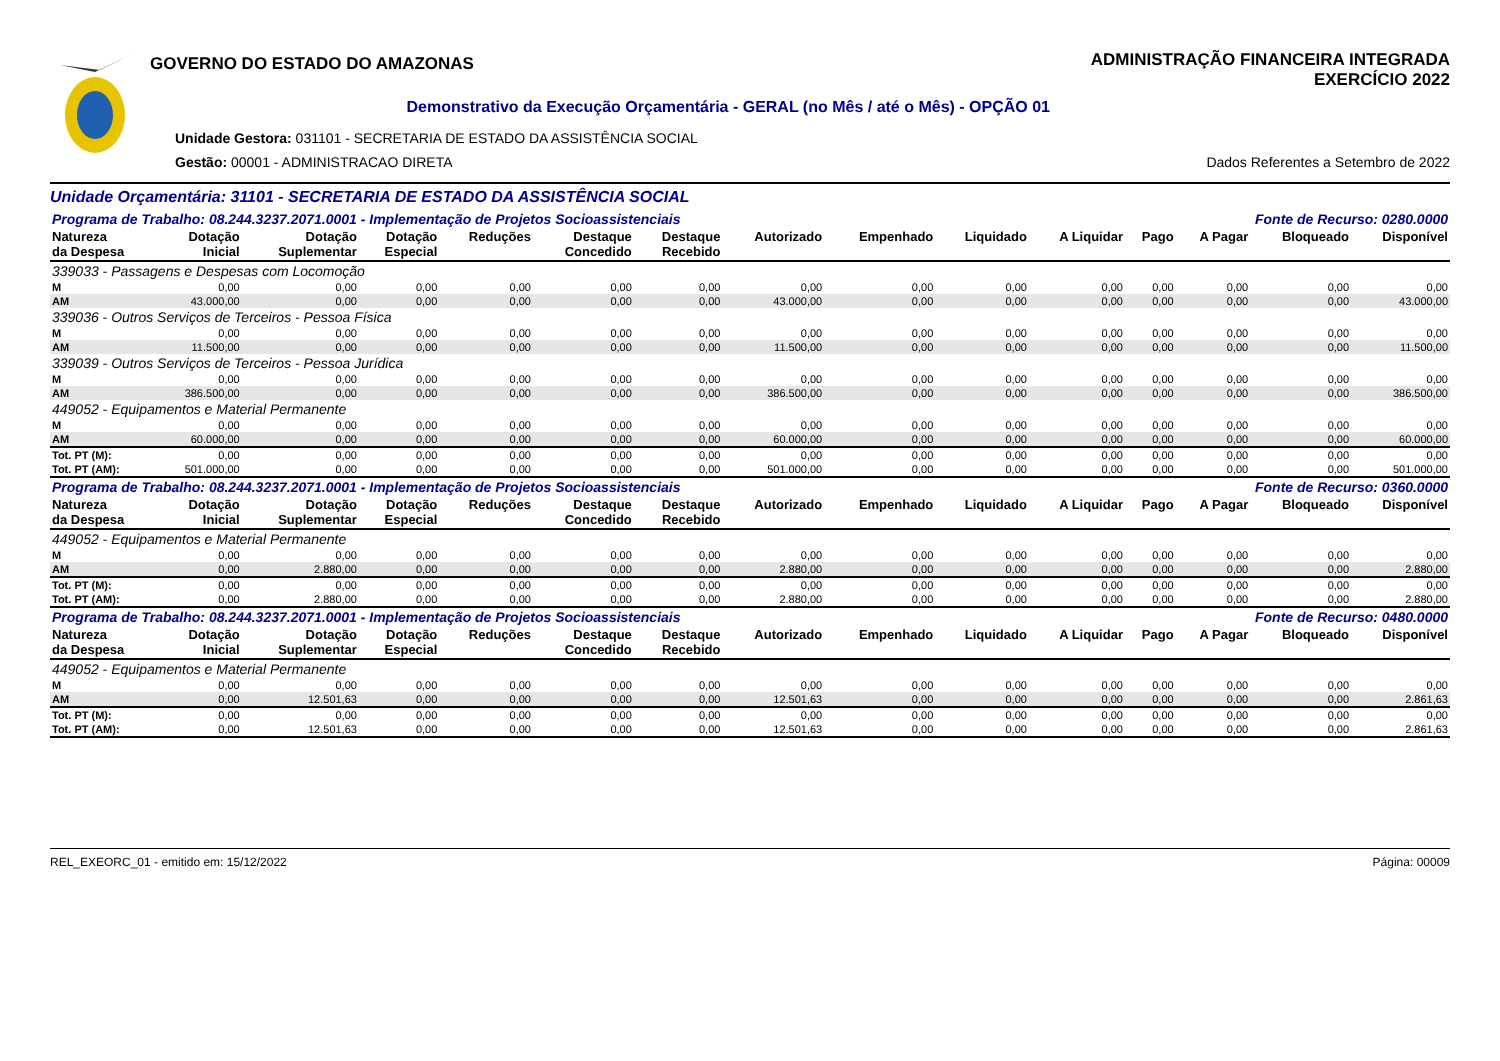GOVERNO DO ESTADO DO AMAZONAS
ADMINISTRAÇÃO FINANCEIRA INTEGRADA
EXERCÍCIO 2022
Demonstrativo da Execução Orçamentária - GERAL (no Mês / até o Mês) - OPÇÃO 01
Unidade Gestora: 031101 - SECRETARIA DE ESTADO DA ASSISTÊNCIA SOCIAL
Gestão: 00001 - ADMINISTRACAO DIRETA
Dados Referentes a Setembro de 2022
Unidade Orçamentária: 31101 - SECRETARIA DE ESTADO DA ASSISTÊNCIA SOCIAL
| Programa de Trabalho: 08.244.3237.2071.0001 - Implementação de Projetos Socioassistenciais | | | | | | | | | | Fonte de Recurso: 0280.0000 | | | | |
| Natureza da Despesa | Dotação Inicial | Dotação Suplementar | Dotação Especial | Reduções | Destaque Concedido | Destaque Recebido | Autorizado | Empenhado | Liquidado | A Liquidar | Pago | A Pagar | Bloqueado | Disponível |
| 339033 - Passagens e Despesas com Locomoção | | | | | | | | | | | | | | |
| M | 0,00 | 0,00 | 0,00 | 0,00 | 0,00 | 0,00 | 0,00 | 0,00 | 0,00 | 0,00 | 0,00 | 0,00 | 0,00 | 0,00 |
| AM | 43.000,00 | 0,00 | 0,00 | 0,00 | 0,00 | 0,00 | 43.000,00 | 0,00 | 0,00 | 0,00 | 0,00 | 0,00 | 0,00 | 43.000,00 |
| 339036 - Outros Serviços de Terceiros - Pessoa Física | | | | | | | | | | | | | | |
| M | 0,00 | 0,00 | 0,00 | 0,00 | 0,00 | 0,00 | 0,00 | 0,00 | 0,00 | 0,00 | 0,00 | 0,00 | 0,00 | 0,00 |
| AM | 11.500,00 | 0,00 | 0,00 | 0,00 | 0,00 | 0,00 | 11.500,00 | 0,00 | 0,00 | 0,00 | 0,00 | 0,00 | 0,00 | 11.500,00 |
| 339039 - Outros Serviços de Terceiros - Pessoa Jurídica | | | | | | | | | | | | | | |
| M | 0,00 | 0,00 | 0,00 | 0,00 | 0,00 | 0,00 | 0,00 | 0,00 | 0,00 | 0,00 | 0,00 | 0,00 | 0,00 | 0,00 |
| AM | 386.500,00 | 0,00 | 0,00 | 0,00 | 0,00 | 0,00 | 386.500,00 | 0,00 | 0,00 | 0,00 | 0,00 | 0,00 | 0,00 | 386.500,00 |
| 449052 - Equipamentos e Material Permanente | | | | | | | | | | | | | | |
| M | 0,00 | 0,00 | 0,00 | 0,00 | 0,00 | 0,00 | 0,00 | 0,00 | 0,00 | 0,00 | 0,00 | 0,00 | 0,00 | 0,00 |
| AM | 60.000,00 | 0,00 | 0,00 | 0,00 | 0,00 | 0,00 | 60.000,00 | 0,00 | 0,00 | 0,00 | 0,00 | 0,00 | 0,00 | 60.000,00 |
| Tot. PT (M): | 0,00 | 0,00 | 0,00 | 0,00 | 0,00 | 0,00 | 0,00 | 0,00 | 0,00 | 0,00 | 0,00 | 0,00 | 0,00 | 0,00 |
| Tot. PT (AM): | 501.000,00 | 0,00 | 0,00 | 0,00 | 0,00 | 0,00 | 501.000,00 | 0,00 | 0,00 | 0,00 | 0,00 | 0,00 | 0,00 | 501.000,00 |
| Programa de Trabalho: 08.244.3237.2071.0001 - Implementação de Projetos Socioassistenciais | | | | | | | | | | Fonte de Recurso: 0360.0000 | | | | |
| Natureza da Despesa | Dotação Inicial | Dotação Suplementar | Dotação Especial | Reduções | Destaque Concedido | Destaque Recebido | Autorizado | Empenhado | Liquidado | A Liquidar | Pago | A Pagar | Bloqueado | Disponível |
| 449052 - Equipamentos e Material Permanente | | | | | | | | | | | | | | |
| M | 0,00 | 0,00 | 0,00 | 0,00 | 0,00 | 0,00 | 0,00 | 0,00 | 0,00 | 0,00 | 0,00 | 0,00 | 0,00 | 0,00 |
| AM | 0,00 | 2.880,00 | 0,00 | 0,00 | 0,00 | 0,00 | 2.880,00 | 0,00 | 0,00 | 0,00 | 0,00 | 0,00 | 0,00 | 2.880,00 |
| Tot. PT (M): | 0,00 | 0,00 | 0,00 | 0,00 | 0,00 | 0,00 | 0,00 | 0,00 | 0,00 | 0,00 | 0,00 | 0,00 | 0,00 | 0,00 |
| Tot. PT (AM): | 0,00 | 2.880,00 | 0,00 | 0,00 | 0,00 | 0,00 | 2.880,00 | 0,00 | 0,00 | 0,00 | 0,00 | 0,00 | 0,00 | 2.880,00 |
| Programa de Trabalho: 08.244.3237.2071.0001 - Implementação de Projetos Socioassistenciais | | | | | | | | | | Fonte de Recurso: 0480.0000 | | | | |
| Natureza da Despesa | Dotação Inicial | Dotação Suplementar | Dotação Especial | Reduções | Destaque Concedido | Destaque Recebido | Autorizado | Empenhado | Liquidado | A Liquidar | Pago | A Pagar | Bloqueado | Disponível |
| 449052 - Equipamentos e Material Permanente | | | | | | | | | | | | | | |
| M | 0,00 | 0,00 | 0,00 | 0,00 | 0,00 | 0,00 | 0,00 | 0,00 | 0,00 | 0,00 | 0,00 | 0,00 | 0,00 | 0,00 |
| AM | 0,00 | 12.501,63 | 0,00 | 0,00 | 0,00 | 0,00 | 12.501,63 | 0,00 | 0,00 | 0,00 | 0,00 | 0,00 | 0,00 | 2.861,63 |
| Tot. PT (M): | 0,00 | 0,00 | 0,00 | 0,00 | 0,00 | 0,00 | 0,00 | 0,00 | 0,00 | 0,00 | 0,00 | 0,00 | 0,00 | 0,00 |
| Tot. PT (AM): | 0,00 | 12.501,63 | 0,00 | 0,00 | 0,00 | 0,00 | 12.501,63 | 0,00 | 0,00 | 0,00 | 0,00 | 0,00 | 0,00 | 2.861,63 |
REL_EXEORC_01 - emitido em: 15/12/2022 Página: 00009